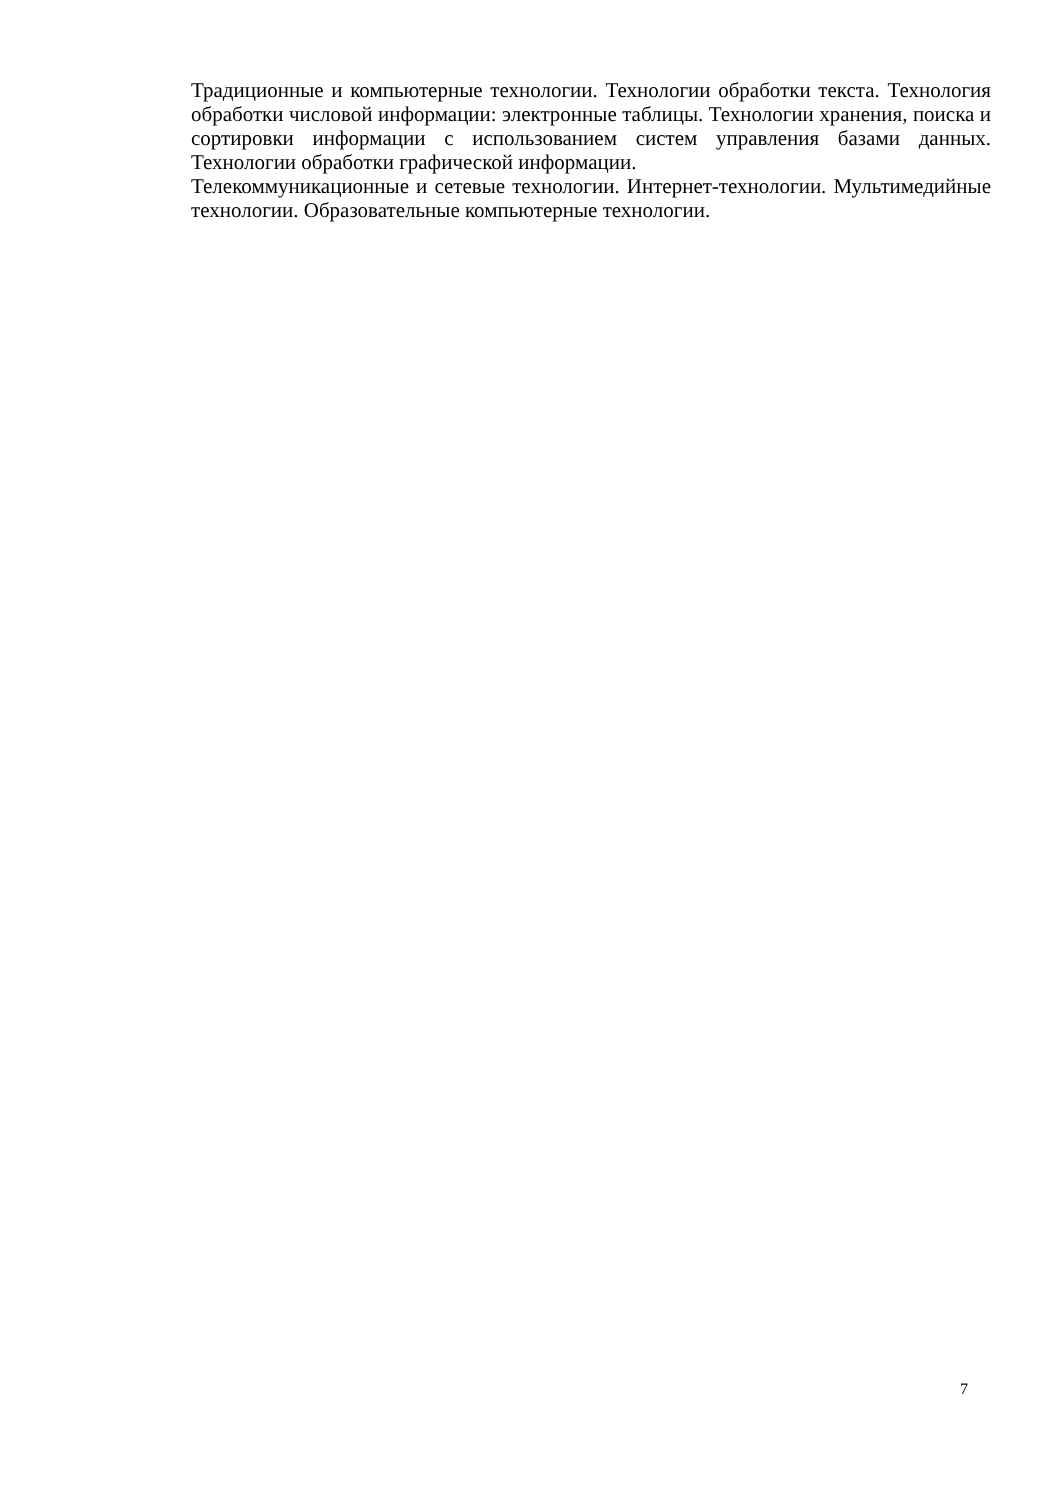Традиционные и компьютерные технологии. Технологии обработки текста. Технология обработки числовой информации: электронные таблицы. Технологии хранения, поиска и сортировки информации с использованием систем управления базами данных. Технологии обработки графической информации.
Телекоммуникационные и сетевые технологии. Интернет-технологии. Мультимедийные технологии. Образовательные компьютерные технологии.
7